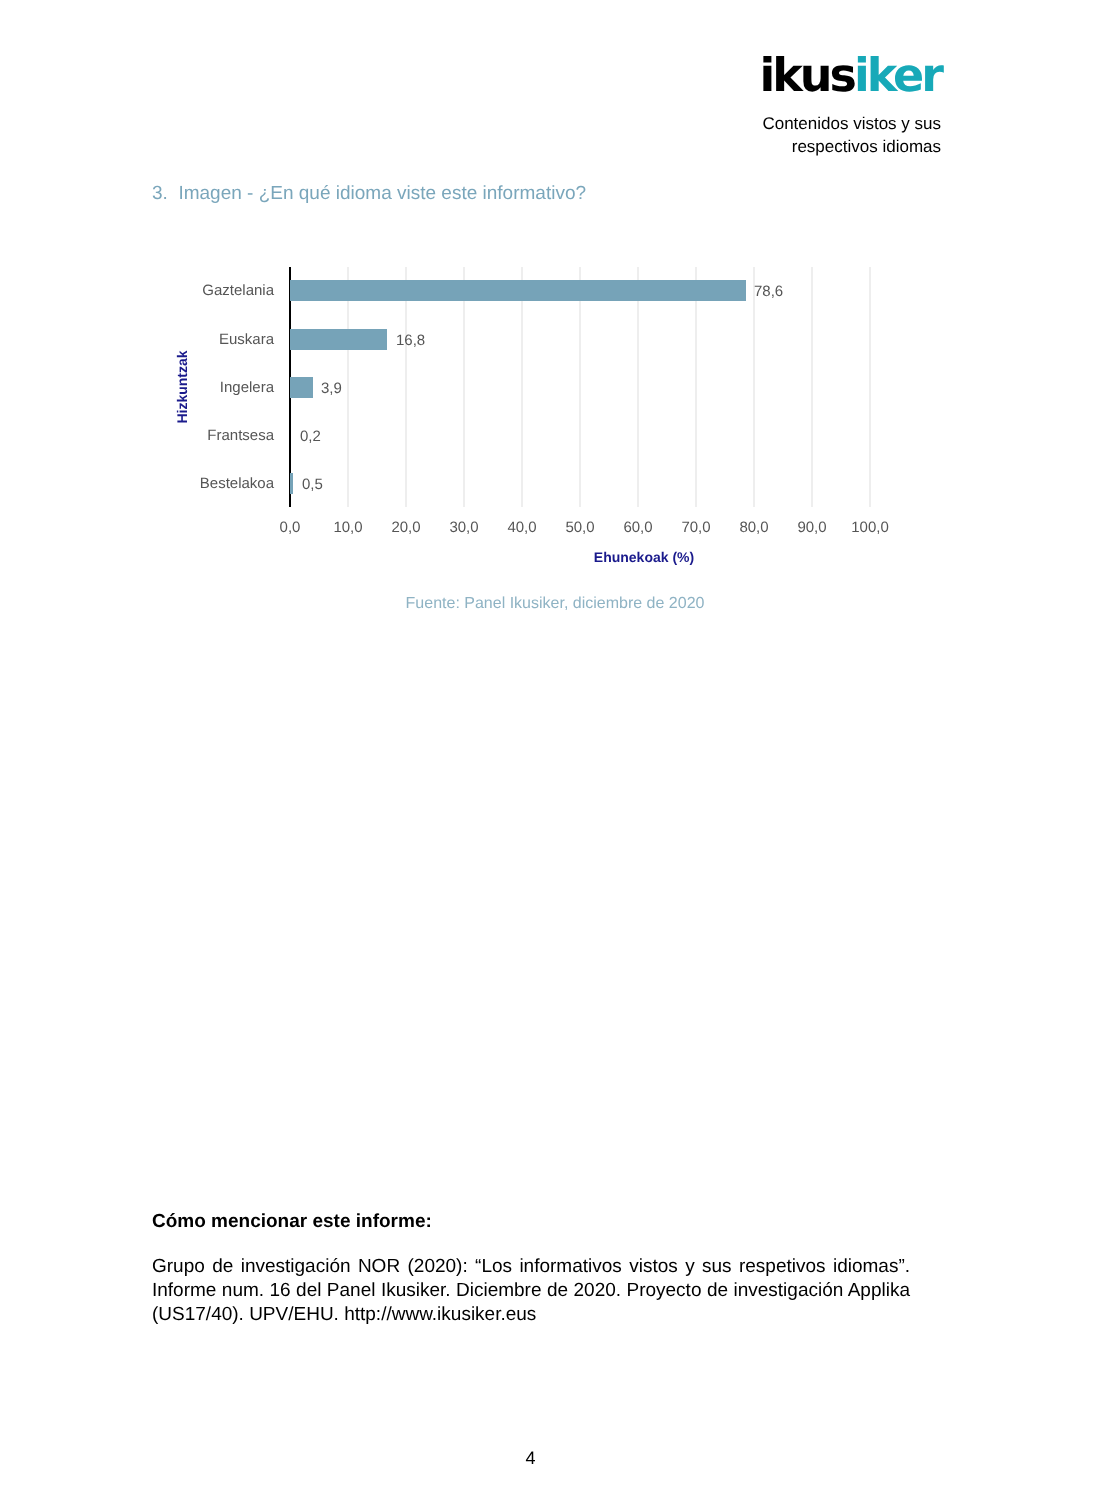ikusiker
Contenidos vistos y sus
respectivos idiomas
3. Imagen - ¿En qué idioma viste este informativo?
Gaztelania
Euskara
Ingelera
Frantsesa
Bestelakoa
78,6
16,8
3,9
0,2
0,5
0,0
10,0
20,0
30,0
40,0
50,0
60,0
70,0
80,0
90,0
100,0
Ehunekoak (%)
Hizkuntzak
Fuente: Panel Ikusiker, diciembre de 2020
Cómo mencionar este informe:
Grupo de investigación NOR (2020): “Los informativos vistos y sus respetivos idiomas”. Informe num. 16 del Panel Ikusiker. Diciembre de 2020. Proyecto de investigación Applika (US17/40). UPV/EHU. http://www.ikusiker.eus
4